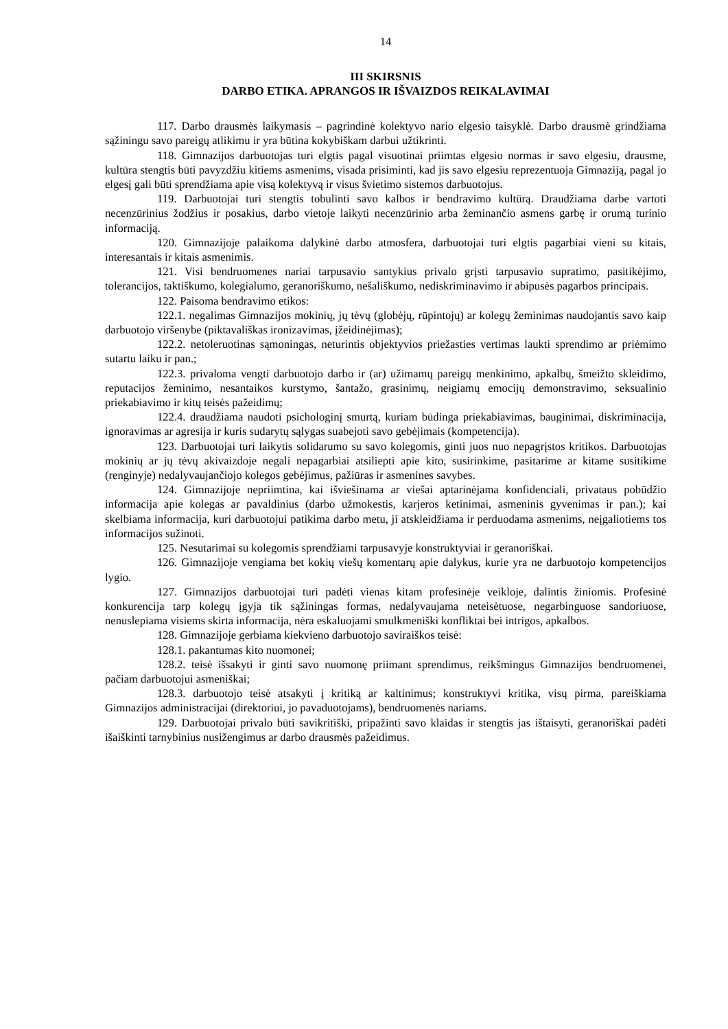14
III SKIRSNIS
DARBO ETIKA. APRANGOS IR IŠVAIZDOS REIKALAVIMAI
117. Darbo drausmės laikymasis – pagrindinė kolektyvo nario elgesio taisyklė. Darbo drausmė grindžiama sąžiningu savo pareigų atlikimu ir yra būtina kokybiškam darbui užtikrinti.
118. Gimnazijos darbuotojas turi elgtis pagal visuotinai priimtas elgesio normas ir savo elgesiu, drausme, kultūra stengtis būti pavyzdžiu kitiems asmenims, visada prisiminti, kad jis savo elgesiu reprezentuoja Gimnaziją, pagal jo elgesį gali būti sprendžiama apie visą kolektyvą ir visus švietimo sistemos darbuotojus.
119. Darbuotojai turi stengtis tobulinti savo kalbos ir bendravimo kultūrą. Draudžiama darbe vartoti necenzūrinius žodžius ir posakius, darbo vietoje laikyti necenzūrinio arba žeminančio asmens garbę ir orumą turinio informaciją.
120. Gimnazijoje palaikoma dalykinė darbo atmosfera, darbuotojai turi elgtis pagarbiai vieni su kitais, interesantais ir kitais asmenimis.
121. Visi bendruomenes nariai tarpusavio santykius privalo grįsti tarpusavio supratimo, pasitikėjimo, tolerancijos, taktiškumo, kolegialumo, geranoriškumo, nešališkumo, nediskriminavimo ir abipusės pagarbos principais.
122. Paisoma bendravimo etikos:
122.1. negalimas Gimnazijos mokinių, jų tėvų (globėjų, rūpintojų) ar kolegų žeminimas naudojantis savo kaip darbuotojo viršenybe (piktavališkas ironizavimas, įžeidinėjimas);
122.2. netoleruotinas sąmoningas, neturintis objektyvios priežasties vertimas laukti sprendimo ar priėmimo sutartu laiku ir pan.;
122.3. privaloma vengti darbuotojo darbo ir (ar) užimamų pareigų menkinimo, apkalbų, šmeižto skleidimo, reputacijos žeminimo, nesantaikos kurstymo, šantažo, grasinimų, neigiamų emocijų demonstravimo, seksualinio priekabiavimo ir kitų teisės pažeidimų;
122.4. draudžiama naudoti psichologinį smurtą, kuriam būdinga priekabiavimas, bauginimai, diskriminacija, ignoravimas ar agresija ir kuris sudarytų sąlygas suabejoti savo gebėjimais (kompetencija).
123. Darbuotojai turi laikytis solidarumo su savo kolegomis, ginti juos nuo nepagrįstos kritikos. Darbuotojas mokinių ar jų tėvų akivaizdoje negali nepagarbiai atsiliepti apie kito, susirinkime, pasitarime ar kitame susitikime (renginyje) nedalyvaujančiojo kolegos gebėjimus, pažiūras ir asmenines savybes.
124. Gimnazijoje nepriimtina, kai išviešinama ar viešai aptarinėjama konfidenciali, privataus pobūdžio informacija apie kolegas ar pavaldinius (darbo užmokestis, karjeros ketinimai, asmeninis gyvenimas ir pan.); kai skelbiama informacija, kuri darbuotojui patikima darbo metu, ji atskleidžiama ir perduodama asmenims, neįgaliotiems tos informacijos sužinoti.
125. Nesutarimai su kolegomis sprendžiami tarpusavyje konstruktyviai ir geranoriškai.
126. Gimnazijoje vengiama bet kokių viešų komentarų apie dalykus, kurie yra ne darbuotojo kompetencijos lygio.
127. Gimnazijos darbuotojai turi padėti vienas kitam profesinėje veikloje, dalintis žiniomis. Profesinė konkurencija tarp kolegų įgyja tik sąžiningas formas, nedalyvaujama neteisėtuose, negarbinguose sandoriuose, nenuslepiama visiems skirta informacija, nėra eskaluojami smulkmeniški konfliktai bei intrigos, apkalbos.
128. Gimnazijoje gerbiama kiekvieno darbuotojo saviraiškos teisė:
128.1. pakantumas kito nuomonei;
128.2. teisė išsakyti ir ginti savo nuomonę priimant sprendimus, reikšmingus Gimnazijos bendruomenei, pačiam darbuotojui asmeniškai;
128.3. darbuotojo teisė atsakyti į kritiką ar kaltinimus; konstruktyvi kritika, visų pirma, pareiškiama Gimnazijos administracijai (direktoriui, jo pavaduotojams), bendruomenės nariams.
129. Darbuotojai privalo būti savikritiški, pripažinti savo klaidas ir stengtis jas ištaisyti, geranoriškai padėti išaiškinti tarnybinius nusižengimus ar darbo drausmės pažeidimus.